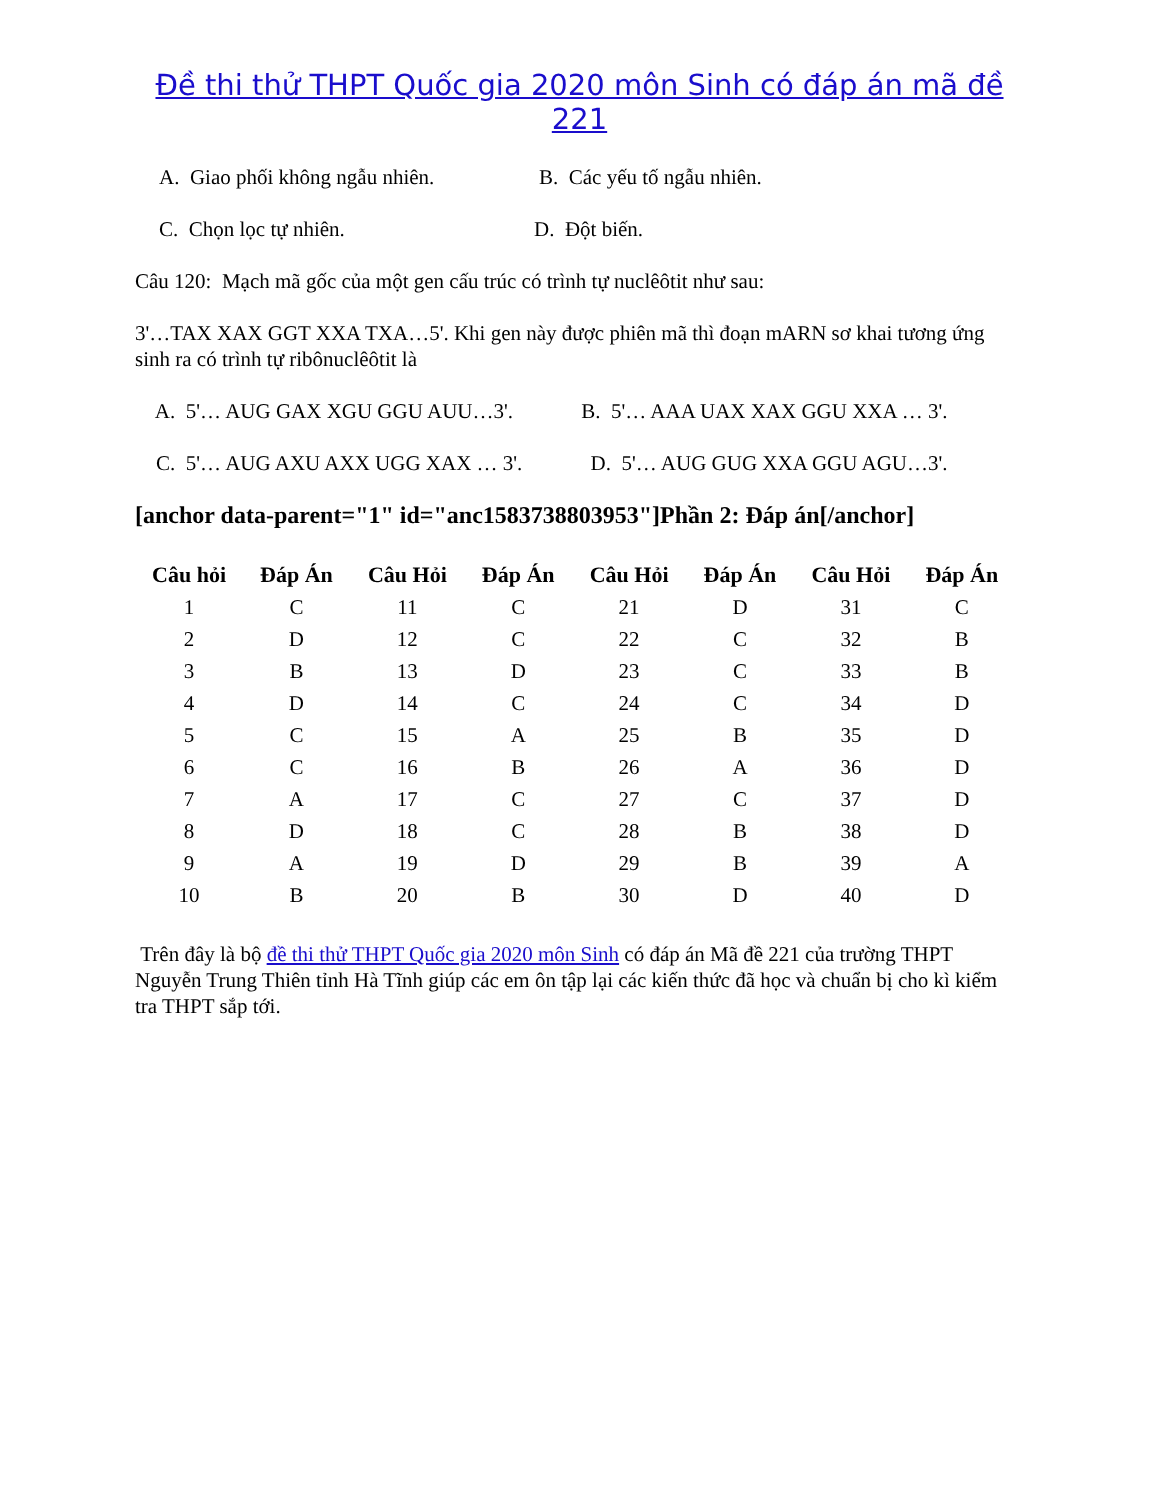Đề thi thử THPT Quốc gia 2020 môn Sinh có đáp án mã đề 221
A. Giao phối không ngẫu nhiên. B. Các yếu tố ngẫu nhiên.
C. Chọn lọc tự nhiên. D. Đột biến.
Câu 120: Mạch mã gốc của một gen cấu trúc có trình tự nuclêôtit như sau:
3'…TAX XAX GGT XXA TXA…5'. Khi gen này được phiên mã thì đoạn mARN sơ khai tương ứng sinh ra có trình tự ribônuclêôtit là
A. 5'… AUG GAX XGU GGU AUU…3'. B. 5'… AAA UAX XAX GGU XXA … 3'.
C. 5'… AUG AXU AXX UGG XAX … 3'. D. 5'… AUG GUG XXA GGU AGU…3'.
[anchor data-parent="1" id="anc1583738803953"]Phần 2: Đáp án[/anchor]
| Câu hỏi | Đáp Án | Câu Hỏi | Đáp Án | Câu Hỏi | Đáp Án | Câu Hỏi | Đáp Án |
| --- | --- | --- | --- | --- | --- | --- | --- |
| 1 | C | 11 | C | 21 | D | 31 | C |
| 2 | D | 12 | C | 22 | C | 32 | B |
| 3 | B | 13 | D | 23 | C | 33 | B |
| 4 | D | 14 | C | 24 | C | 34 | D |
| 5 | C | 15 | A | 25 | B | 35 | D |
| 6 | C | 16 | B | 26 | A | 36 | D |
| 7 | A | 17 | C | 27 | C | 37 | D |
| 8 | D | 18 | C | 28 | B | 38 | D |
| 9 | A | 19 | D | 29 | B | 39 | A |
| 10 | B | 20 | B | 30 | D | 40 | D |
Trên đây là bộ đề thi thử THPT Quốc gia 2020 môn Sinh có đáp án Mã đề 221 của trường THPT Nguyễn Trung Thiên tỉnh Hà Tĩnh giúp các em ôn tập lại các kiến thức đã học và chuẩn bị cho kì kiểm tra THPT sắp tới.